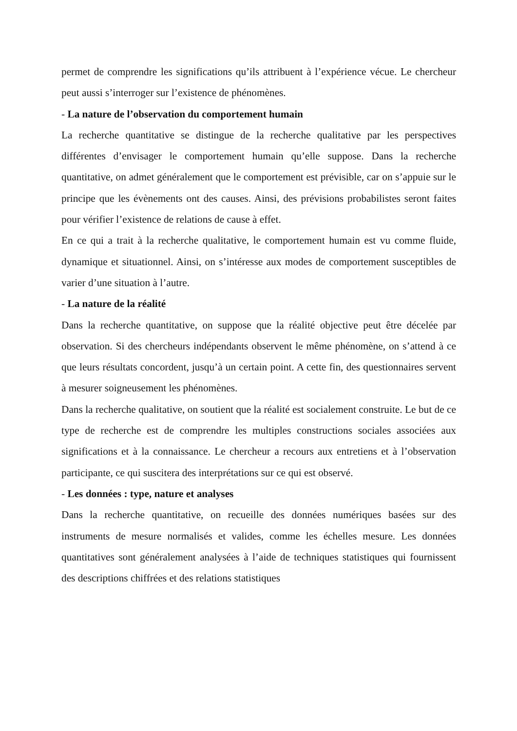permet de comprendre les significations qu’ils attribuent à l’expérience vécue. Le chercheur peut aussi s’interroger sur l’existence de phénomènes.
- La nature de l’observation du comportement humain
La recherche quantitative se distingue de la recherche qualitative par les perspectives différentes d’envisager le comportement humain qu’elle suppose. Dans la recherche quantitative, on admet généralement que le comportement est prévisible, car on s’appuie sur le principe que les évènements ont des causes. Ainsi, des prévisions probabilistes seront faites pour vérifier l’existence de relations de cause à effet.
En ce qui a trait à la recherche qualitative, le comportement humain est vu comme fluide, dynamique et situationnel. Ainsi, on s’intéresse aux modes de comportement susceptibles de varier d’une situation à l’autre.
- La nature de la réalité
Dans la recherche quantitative, on suppose que la réalité objective peut être décelée par observation. Si des chercheurs indépendants observent le même phénomène, on s’attend à ce que leurs résultats concordent, jusqu’à un certain point. A cette fin, des questionnaires servent à mesurer soigneusement les phénomènes.
Dans la recherche qualitative, on soutient que la réalité est socialement construite. Le but de ce type de recherche est de comprendre les multiples constructions sociales associées aux significations et à la connaissance. Le chercheur a recours aux entretiens et à l’observation participante, ce qui suscitera des interprétations sur ce qui est observé.
- Les données : type, nature et analyses
Dans la recherche quantitative, on recueille des données numériques basées sur des instruments de mesure normalisés et valides, comme les échelles mesure. Les données quantitatives sont généralement analysées à l’aide de techniques statistiques qui fournissent des descriptions chiffrées et des relations statistiques